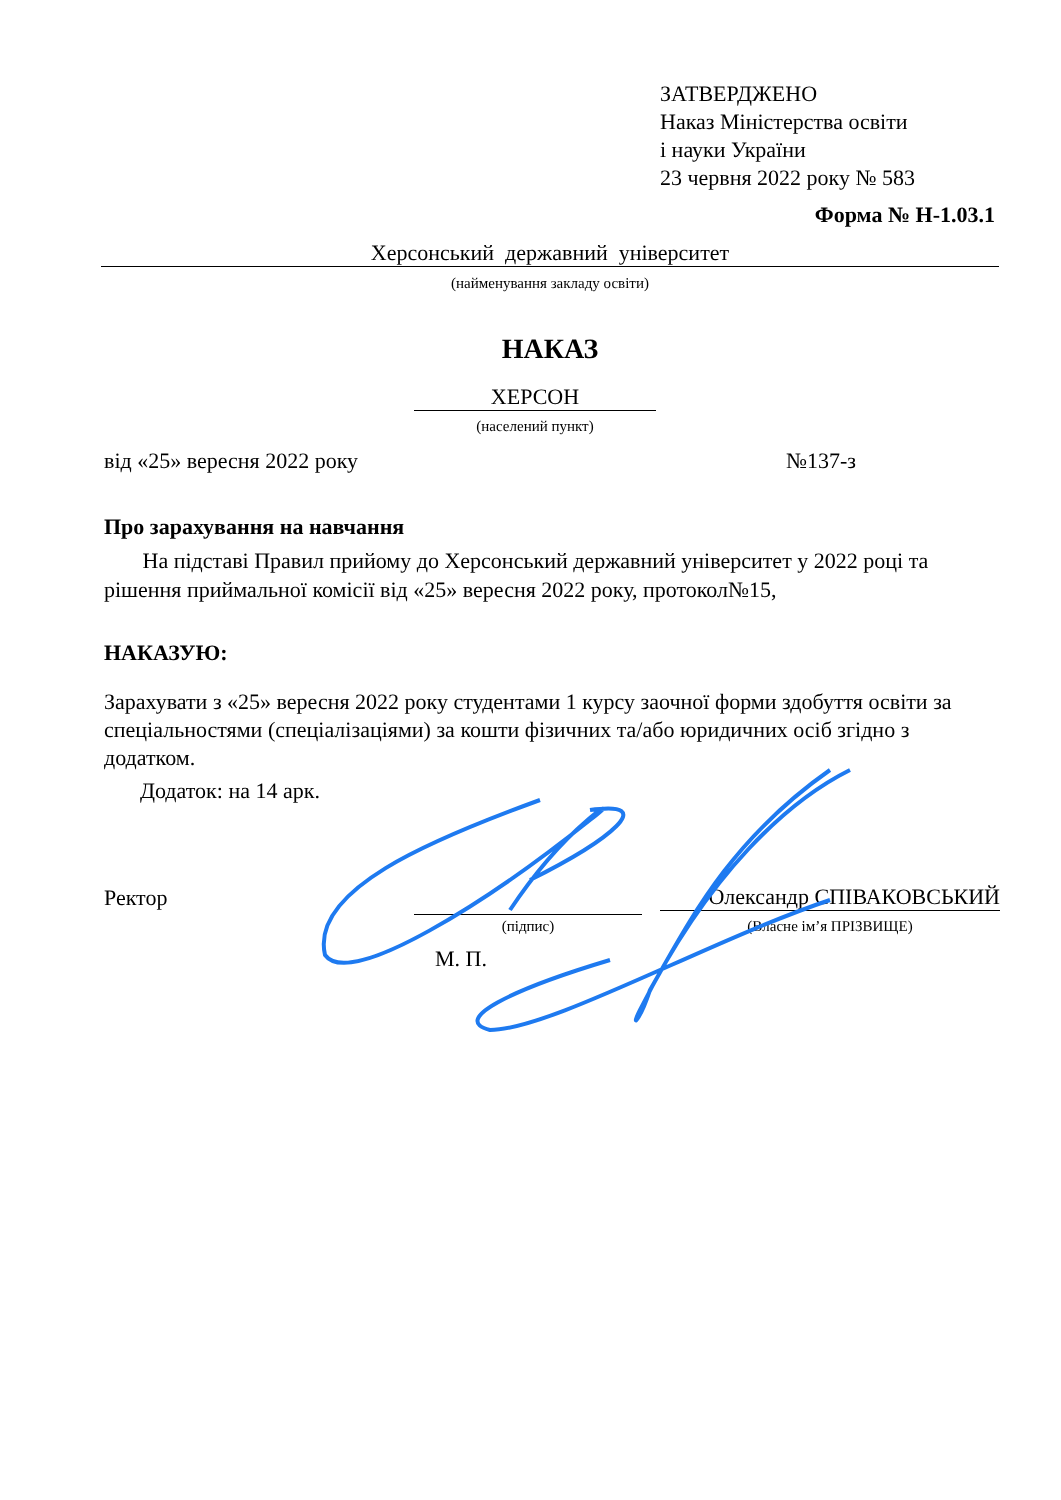ЗАТВЕРДЖЕНО
Наказ Міністерства освіти
і науки України
23 червня 2022 року № 583
Форма № Н-1.03.1
Херсонський державний університет
(найменування закладу освіти)
НАКАЗ
ХЕРСОН
(населений пункт)
від «25» вересня 2022 року №137-з
Про зарахування на навчання
На підставі Правил прийому до Херсонський державний університет у 2022 році та рішення приймальної комісії від «25» вересня 2022 року, протокол№15,
НАКАЗУЮ:
Зарахувати з «25» вересня 2022 року студентами 1 курсу заочної форми здобуття освіти за спеціальностями (спеціалізаціями) за кошти фізичних та/або юридичних осіб згідно з додатком.
Додаток: на 14 арк.
Ректор Олександр СПІВАКОВСЬКИЙ
(підпис) (Власне ім’я ПРІЗВИЩЕ)
М. П.